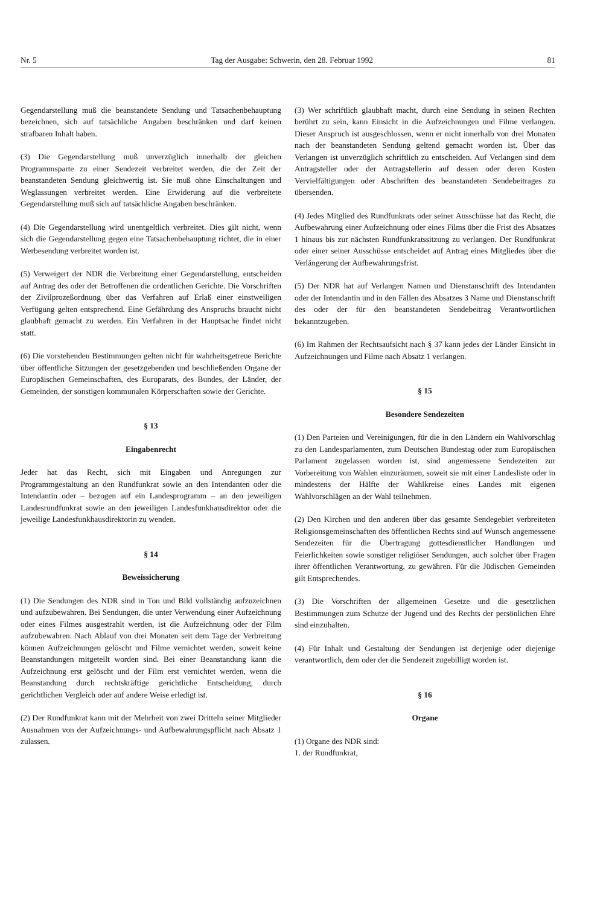Nr. 5 Tag der Ausgabe: Schwerin, den 28. Februar 1992 81
Gegendarstellung muß die beanstandete Sendung und Tatsachenbehauptung bezeichnen, sich auf tatsächliche Angaben beschränken und darf keinen strafbaren Inhalt haben.
(3) Die Gegendarstellung muß unverzüglich innerhalb der gleichen Programmsparte zu einer Sendezeit verbreitet werden, die der Zeit der beanstandeten Sendung gleichwertig ist. Sie muß ohne Einschaltungen und Weglassungen verbreitet werden. Eine Erwiderung auf die verbreitete Gegendarstellung muß sich auf tatsächliche Angaben beschränken.
(4) Die Gegendarstellung wird unentgeltlich verbreitet. Dies gilt nicht, wenn sich die Gegendarstellung gegen eine Tatsachenbehauptung richtet, die in einer Werbesendung verbreitet worden ist.
(5) Verweigert der NDR die Verbreitung einer Gegendarstellung, entscheiden auf Antrag des oder der Betroffenen die ordentlichen Gerichte. Die Vorschriften der Zivilprozeßordnung über das Verfahren auf Erlaß einer einstweiligen Verfügung gelten entsprechend. Eine Gefährdung des Anspruchs braucht nicht glaubhaft gemacht zu werden. Ein Verfahren in der Hauptsache findet nicht statt.
(6) Die vorstehenden Bestimmungen gelten nicht für wahrheitsgetreue Berichte über öffentliche Sitzungen der gesetzgebenden und beschließenden Organe der Europäischen Gemeinschaften, des Europarats, des Bundes, der Länder, der Gemeinden, der sonstigen kommunalen Körperschaften sowie der Gerichte.
§ 13
Eingabenrecht
Jeder hat das Recht, sich mit Eingaben und Anregungen zur Programmgestaltung an den Rundfunkrat sowie an den Intendanten oder die Intendantin oder – bezogen auf ein Landesprogramm – an den jeweiligen Landesrundfunkrat sowie an den jeweiligen Landesfunkhausdirektor oder die jeweilige Landesfunkhausdirektorin zu wenden.
§ 14
Beweissicherung
(1) Die Sendungen des NDR sind in Ton und Bild vollständig aufzuzeichnen und aufzubewahren. Bei Sendungen, die unter Verwendung einer Aufzeichnung oder eines Filmes ausgestrahlt werden, ist die Aufzeichnung oder der Film aufzubewahren. Nach Ablauf von drei Monaten seit dem Tage der Verbreitung können Aufzeichnungen gelöscht und Filme vernichtet werden, soweit keine Beanstandungen mitgeteilt worden sind. Bei einer Beanstandung kann die Aufzeichnung erst gelöscht und der Film erst vernichtet werden, wenn die Beanstandung durch rechtskräftige gerichtliche Entscheidung, durch gerichtlichen Vergleich oder auf andere Weise erledigt ist.
(2) Der Rundfunkrat kann mit der Mehrheit von zwei Dritteln seiner Mitglieder Ausnahmen von der Aufzeichnungs- und Aufbewahrungspflicht nach Absatz 1 zulassen.
(3) Wer schriftlich glaubhaft macht, durch eine Sendung in seinen Rechten berührt zu sein, kann Einsicht in die Aufzeichnungen und Filme verlangen. Dieser Anspruch ist ausgeschlossen, wenn er nicht innerhalb von drei Monaten nach der beanstandeten Sendung geltend gemacht worden ist. Über das Verlangen ist unverzüglich schriftlich zu entscheiden. Auf Verlangen sind dem Antragsteller oder der Antragstellerin auf dessen oder deren Kosten Vervielfältigungen oder Abschriften des beanstandeten Sendebeitrages zu übersenden.
(4) Jedes Mitglied des Rundfunkrats oder seiner Ausschüsse hat das Recht, die Aufbewahrung einer Aufzeichnung oder eines Films über die Frist des Absatzes 1 hinaus bis zur nächsten Rundfunkratssitzung zu verlangen. Der Rundfunkrat oder einer seiner Ausschüsse entscheidet auf Antrag eines Mitgliedes über die Verlängerung der Aufbewahrungsfrist.
(5) Der NDR hat auf Verlangen Namen und Dienstanschrift des Intendanten oder der Intendantin und in den Fällen des Absatzes 3 Name und Dienstanschrift des oder der für den beanstandeten Sendebeitrag Verantwortlichen bekanntzugeben.
(6) Im Rahmen der Rechtsaufsicht nach § 37 kann jedes der Länder Einsicht in Aufzeichnungen und Filme nach Absatz 1 verlangen.
§ 15
Besondere Sendezeiten
(1) Den Parteien und Vereinigungen, für die in den Ländern ein Wahlvorschlag zu den Landesparlamenten, zum Deutschen Bundestag oder zum Europäischen Parlament zugelassen worden ist, sind angemessene Sendezeiten zur Vorbereitung von Wahlen einzuräumen, soweit sie mit einer Landesliste oder in mindestens der Hälfte der Wahlkreise eines Landes mit eigenen Wahlvorschlägen an der Wahl teilnehmen.
(2) Den Kirchen und den anderen über das gesamte Sendegebiet verbreiteten Religionsgemeinschaften des öffentlichen Rechts sind auf Wunsch angemessene Sendezeiten für die Übertragung gottesdienstlicher Handlungen und Feierlichkeiten sowie sonstiger religiöser Sendungen, auch solcher über Fragen ihrer öffentlichen Verantwortung, zu gewähren. Für die Jüdischen Gemeinden gilt Entsprechendes.
(3) Die Vorschriften der allgemeinen Gesetze und die gesetzlichen Bestimmungen zum Schutze der Jugend und des Rechts der persönlichen Ehre sind einzuhalten.
(4) Für Inhalt und Gestaltung der Sendungen ist derjenige oder diejenige verantwortlich, dem oder der die Sendezeit zugebilligt worden ist.
§ 16
Organe
(1) Organe des NDR sind:
1. der Rundfunkrat,